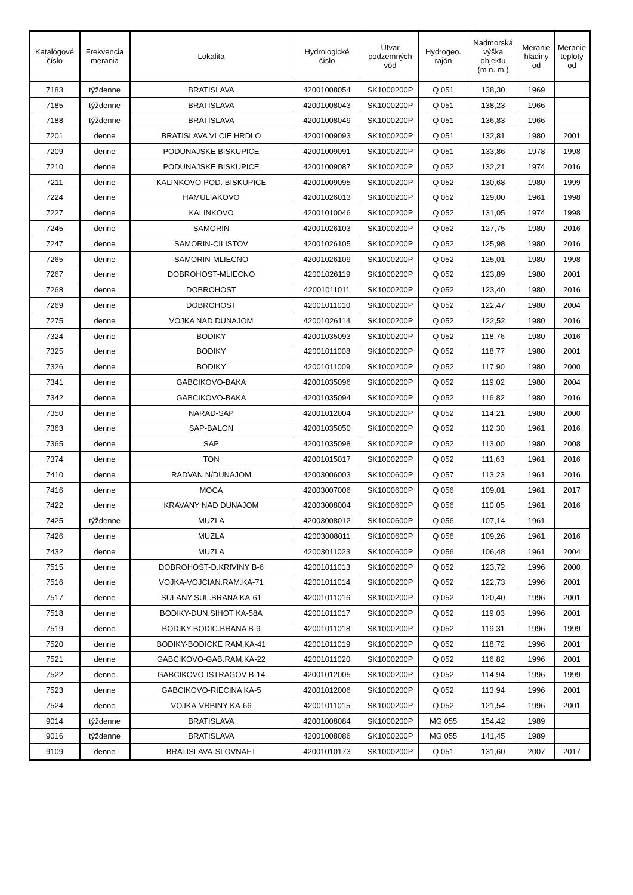| Katalógové číslo | Frekvencia merania | Lokalita | Hydrologické číslo | Útvar podzemných vôd | Hydrogeo. rajón | Nadmorská výška objektu (m n. m.) | Meranie hladiny od | Meranie teploty od |
| --- | --- | --- | --- | --- | --- | --- | --- | --- |
| 7183 | týždenne | BRATISLAVA | 42001008054 | SK1000200P | Q 051 | 138,30 | 1969 | |
| 7185 | týždenne | BRATISLAVA | 42001008043 | SK1000200P | Q 051 | 138,23 | 1966 | |
| 7188 | týždenne | BRATISLAVA | 42001008049 | SK1000200P | Q 051 | 136,83 | 1966 | |
| 7201 | denne | BRATISLAVA VLCIE HRDLO | 42001009093 | SK1000200P | Q 051 | 132,81 | 1980 | 2001 |
| 7209 | denne | PODUNAJSKE BISKUPICE | 42001009091 | SK1000200P | Q 051 | 133,86 | 1978 | 1998 |
| 7210 | denne | PODUNAJSKE BISKUPICE | 42001009087 | SK1000200P | Q 052 | 132,21 | 1974 | 2016 |
| 7211 | denne | KALINKOVO-POD. BISKUPICE | 42001009095 | SK1000200P | Q 052 | 130,68 | 1980 | 1999 |
| 7224 | denne | HAMULIAKOVO | 42001026013 | SK1000200P | Q 052 | 129,00 | 1961 | 1998 |
| 7227 | denne | KALINKOVO | 42001010046 | SK1000200P | Q 052 | 131,05 | 1974 | 1998 |
| 7245 | denne | SAMORIN | 42001026103 | SK1000200P | Q 052 | 127,75 | 1980 | 2016 |
| 7247 | denne | SAMORIN-CILISTOV | 42001026105 | SK1000200P | Q 052 | 125,98 | 1980 | 2016 |
| 7265 | denne | SAMORIN-MLIECNO | 42001026109 | SK1000200P | Q 052 | 125,01 | 1980 | 1998 |
| 7267 | denne | DOBROHOST-MLIECNO | 42001026119 | SK1000200P | Q 052 | 123,89 | 1980 | 2001 |
| 7268 | denne | DOBROHOST | 42001011011 | SK1000200P | Q 052 | 123,40 | 1980 | 2016 |
| 7269 | denne | DOBROHOST | 42001011010 | SK1000200P | Q 052 | 122,47 | 1980 | 2004 |
| 7275 | denne | VOJKA NAD DUNAJOM | 42001026114 | SK1000200P | Q 052 | 122,52 | 1980 | 2016 |
| 7324 | denne | BODIKY | 42001035093 | SK1000200P | Q 052 | 118,76 | 1980 | 2016 |
| 7325 | denne | BODIKY | 42001011008 | SK1000200P | Q 052 | 118,77 | 1980 | 2001 |
| 7326 | denne | BODIKY | 42001011009 | SK1000200P | Q 052 | 117,90 | 1980 | 2000 |
| 7341 | denne | GABCIKOVO-BAKA | 42001035096 | SK1000200P | Q 052 | 119,02 | 1980 | 2004 |
| 7342 | denne | GABCIKOVO-BAKA | 42001035094 | SK1000200P | Q 052 | 116,82 | 1980 | 2016 |
| 7350 | denne | NARAD-SAP | 42001012004 | SK1000200P | Q 052 | 114,21 | 1980 | 2000 |
| 7363 | denne | SAP-BALON | 42001035050 | SK1000200P | Q 052 | 112,30 | 1961 | 2016 |
| 7365 | denne | SAP | 42001035098 | SK1000200P | Q 052 | 113,00 | 1980 | 2008 |
| 7374 | denne | TON | 42001015017 | SK1000200P | Q 052 | 111,63 | 1961 | 2016 |
| 7410 | denne | RADVAN N/DUNAJOM | 42003006003 | SK1000600P | Q 057 | 113,23 | 1961 | 2016 |
| 7416 | denne | MOCA | 42003007006 | SK1000600P | Q 056 | 109,01 | 1961 | 2017 |
| 7422 | denne | KRAVANY NAD DUNAJOM | 42003008004 | SK1000600P | Q 056 | 110,05 | 1961 | 2016 |
| 7425 | týždenne | MUZLA | 42003008012 | SK1000600P | Q 056 | 107,14 | 1961 | |
| 7426 | denne | MUZLA | 42003008011 | SK1000600P | Q 056 | 109,26 | 1961 | 2016 |
| 7432 | denne | MUZLA | 42003011023 | SK1000600P | Q 056 | 106,48 | 1961 | 2004 |
| 7515 | denne | DOBROHOST-D.KRIVINY B-6 | 42001011013 | SK1000200P | Q 052 | 123,72 | 1996 | 2000 |
| 7516 | denne | VOJKA-VOJCIAN.RAM.KA-71 | 42001011014 | SK1000200P | Q 052 | 122,73 | 1996 | 2001 |
| 7517 | denne | SULANY-SUL.BRANA KA-61 | 42001011016 | SK1000200P | Q 052 | 120,40 | 1996 | 2001 |
| 7518 | denne | BODIKY-DUN.SIHOT KA-58A | 42001011017 | SK1000200P | Q 052 | 119,03 | 1996 | 2001 |
| 7519 | denne | BODIKY-BODIC.BRANA B-9 | 42001011018 | SK1000200P | Q 052 | 119,31 | 1996 | 1999 |
| 7520 | denne | BODIKY-BODICKE RAM.KA-41 | 42001011019 | SK1000200P | Q 052 | 118,72 | 1996 | 2001 |
| 7521 | denne | GABCIKOVO-GAB.RAM.KA-22 | 42001011020 | SK1000200P | Q 052 | 116,82 | 1996 | 2001 |
| 7522 | denne | GABCIKOVO-ISTRAGOV B-14 | 42001012005 | SK1000200P | Q 052 | 114,94 | 1996 | 1999 |
| 7523 | denne | GABCIKOVO-RIECINA KA-5 | 42001012006 | SK1000200P | Q 052 | 113,94 | 1996 | 2001 |
| 7524 | denne | VOJKA-VRBINY KA-66 | 42001011015 | SK1000200P | Q 052 | 121,54 | 1996 | 2001 |
| 9014 | týždenne | BRATISLAVA | 42001008084 | SK1000200P | MG 055 | 154,42 | 1989 | |
| 9016 | týždenne | BRATISLAVA | 42001008086 | SK1000200P | MG 055 | 141,45 | 1989 | |
| 9109 | denne | BRATISLAVA-SLOVNAFT | 42001010173 | SK1000200P | Q 051 | 131,60 | 2007 | 2017 |